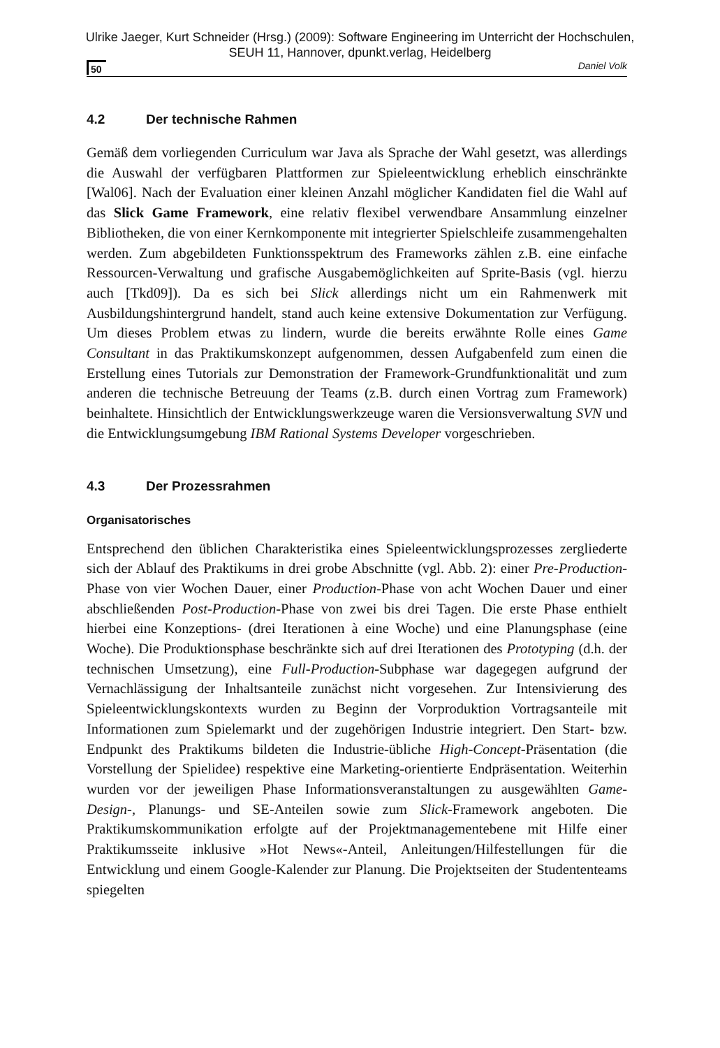Ulrike Jaeger, Kurt Schneider (Hrsg.) (2009): Software Engineering im Unterricht der Hochschulen,
SEUH 11, Hannover, dpunkt.verlag, Heidelberg
50 Daniel Volk
4.2 Der technische Rahmen
Gemäß dem vorliegenden Curriculum war Java als Sprache der Wahl gesetzt, was allerdings die Auswahl der verfügbaren Plattformen zur Spieleentwicklung erheblich einschränkte [Wal06]. Nach der Evaluation einer kleinen Anzahl möglicher Kandidaten fiel die Wahl auf das Slick Game Framework, eine relativ flexibel verwendbare Ansammlung einzelner Bibliotheken, die von einer Kernkomponente mit integrierter Spielschleife zusammengehalten werden. Zum abgebildeten Funktionsspektrum des Frameworks zählen z.B. eine einfache Ressourcen-Verwaltung und grafische Ausgabemöglichkeiten auf Sprite-Basis (vgl. hierzu auch [Tkd09]). Da es sich bei Slick allerdings nicht um ein Rahmenwerk mit Ausbildungshintergrund handelt, stand auch keine extensive Dokumentation zur Verfügung. Um dieses Problem etwas zu lindern, wurde die bereits erwähnte Rolle eines Game Consultant in das Praktikumskonzept aufgenommen, dessen Aufgabenfeld zum einen die Erstellung eines Tutorials zur Demonstration der Framework-Grundfunktionalität und zum anderen die technische Betreuung der Teams (z.B. durch einen Vortrag zum Framework) beinhaltete. Hinsichtlich der Entwicklungswerkzeuge waren die Versionsverwaltung SVN und die Entwicklungsumgebung IBM Rational Systems Developer vorgeschrieben.
4.3 Der Prozessrahmen
Organisatorisches
Entsprechend den üblichen Charakteristika eines Spieleentwicklungsprozesses zergliederte sich der Ablauf des Praktikums in drei grobe Abschnitte (vgl. Abb. 2): einer Pre-Production-Phase von vier Wochen Dauer, einer Production-Phase von acht Wochen Dauer und einer abschließenden Post-Production-Phase von zwei bis drei Tagen. Die erste Phase enthielt hierbei eine Konzeptions- (drei Iterationen à eine Woche) und eine Planungsphase (eine Woche). Die Produktionsphase beschränkte sich auf drei Iterationen des Prototyping (d.h. der technischen Umsetzung), eine Full-Production-Subphase war dagegegen aufgrund der Vernachlässigung der Inhaltsanteile zunächst nicht vorgesehen. Zur Intensivierung des Spieleentwicklungskontexts wurden zu Beginn der Vorproduktion Vortragsanteile mit Informationen zum Spielemarkt und der zugehörigen Industrie integriert. Den Start- bzw. Endpunkt des Praktikums bildeten die Industrie-übliche High-Concept-Präsentation (die Vorstellung der Spielidee) respektive eine Marketing-orientierte Endpräsentation. Weiterhin wurden vor der jeweiligen Phase Informationsveranstaltungen zu ausgewählten Game-Design-, Planungs- und SE-Anteilen sowie zum Slick-Framework angeboten. Die Praktikumskommunikation erfolgte auf der Projektmanagementebene mit Hilfe einer Praktikumsseite inklusive »Hot News«-Anteil, Anleitungen/Hilfestellungen für die Entwicklung und einem Google-Kalender zur Planung. Die Projektseiten der Studententeams spiegelten